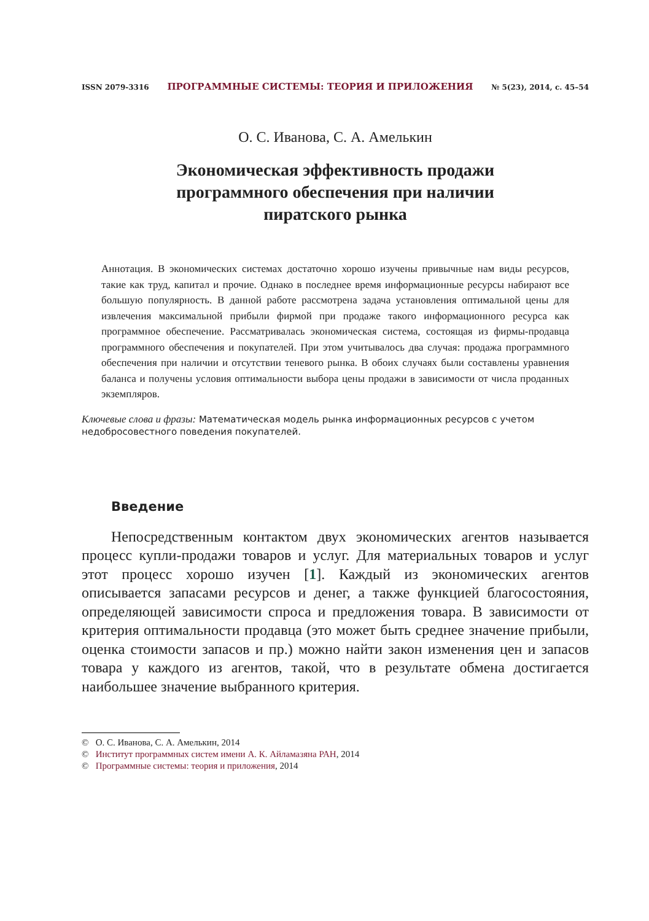ISSN 2079-3316 ПРОГРАММНЫЕ СИСТЕМЫ: ТЕОРИЯ И ПРИЛОЖЕНИЯ № 5(23), 2014, с. 45–54
О. С. Иванова, С. А. Амелькин
Экономическая эффективность продажи
программного обеспечения при наличии
пиратского рынка
Аннотация. В экономических системах достаточно хорошо изучены привычные нам виды ресурсов, такие как труд, капитал и прочие. Однако в последнее время информационные ресурсы набирают все большую популярность. В данной работе рассмотрена задача установления оптимальной цены для извлечения максимальной прибыли фирмой при продаже такого информационного ресурса как программное обеспечение. Рассматривалась экономическая система, состоящая из фирмы-продавца программного обеспечения и покупателей. При этом учитывалось два случая: продажа программного обеспечения при наличии и отсутствии теневого рынка. В обоих случаях были составлены уравнения баланса и получены условия оптимальности выбора цены продажи в зависимости от числа проданных экземпляров.
Ключевые слова и фразы: Математическая модель рынка информационных ресурсов с учетом недобросовестного поведения покупателей.
Введение
Непосредственным контактом двух экономических агентов называется процесс купли-продажи товаров и услуг. Для материальных товаров и услуг этот процесс хорошо изучен [1]. Каждый из экономических агентов описывается запасами ресурсов и денег, а также функцией благосостояния, определяющей зависимости спроса и предложения товара. В зависимости от критерия оптимальности продавца (это может быть среднее значение прибыли, оценка стоимости запасов и пр.) можно найти закон изменения цен и запасов товара у каждого из агентов, такой, что в результате обмена достигается наибольшее значение выбранного критерия.
© О. С. Иванова, С. А. Амелькин, 2014
© Институт программных систем имени А. К. Айламазяна РАН, 2014
© Программные системы: теория и приложения, 2014